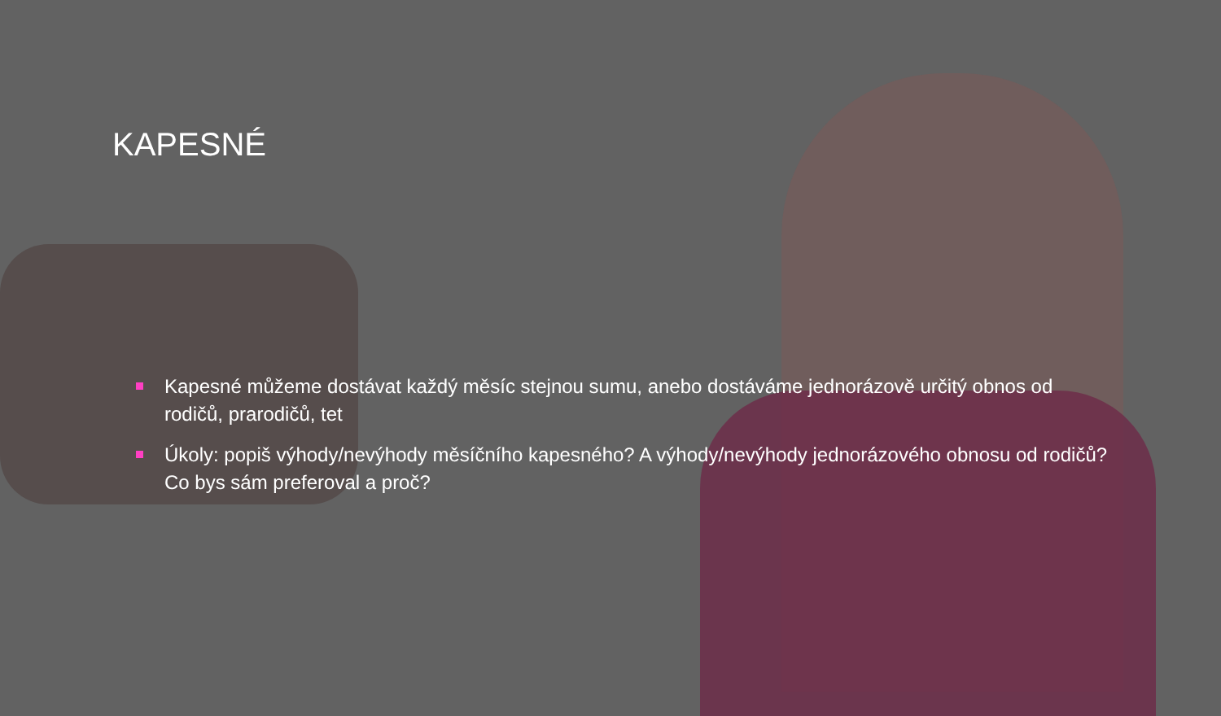KAPESNÉ
Kapesné můžeme dostávat každý měsíc stejnou sumu, anebo dostáváme jednorázově určitý obnos od rodičů, prarodičů, tet
Úkoly: popiš výhody/nevýhody měsíčního kapesného? A výhody/nevýhody jednorázového obnosu od rodičů? Co bys sám preferoval a proč?